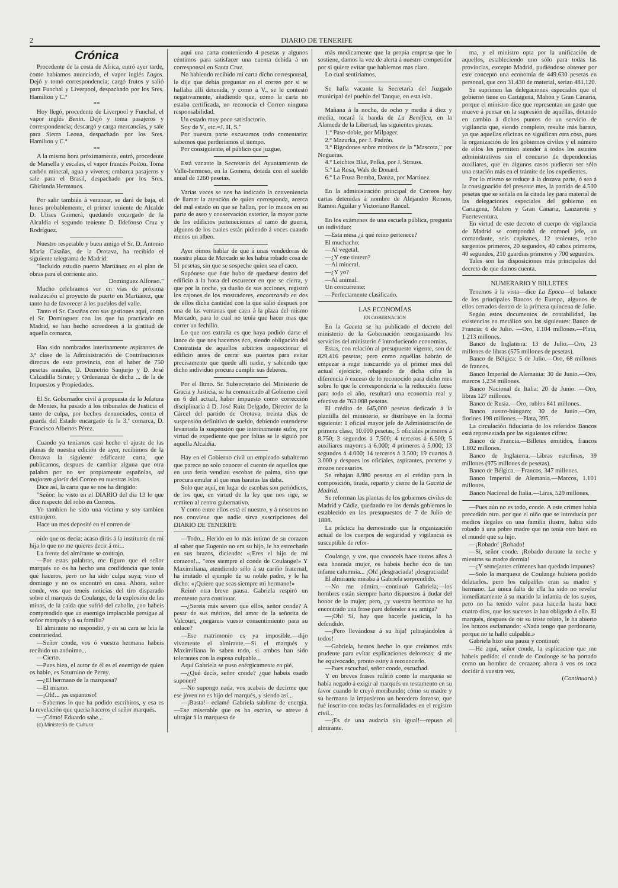2 DIARIO DE TENERIFE
Crónica
Procedente de la costa de Africa, entró ayer tarde, como habíamos anunciado, el vapor inglés Lagos. Dejó y tomó correspondencia; cargó frutos y salió para Funchal y Liverpool, despachado por los Sres. Hamilton y C.ª
**
Hoy llegó, procedente de Liverpool y Funchal, el vapor inglés Benin. Dejó y toma pasajeros y correspondencia; descargó y carga mercancías, y sale para Sierra Leona, despachado por los Sres. Hamilton y C.ª
**
A la misma hora próximamente, entró, procedente de Marsella y escalas, el vapor francés Poitou. Toma carbón mineral, agua y víveres; embarca pasajeros y sale para el Brasil, despachado por los Sres. Ghirlanda Hermanos.
Por salir también á veranear, se dará de baja, el lunes probablemente, el primer teniente de Alcalde D. Ulises Guimerá, quedando encargado de la Alcaldía el segundo teniente D. Ildefonso Cruz y Rodríguez.
Nuestro respetable y buen amigo el Sr. D. Antonio María Casañas, de la Orotava, ha recibido el siguiente telegrama de Madrid:
"Incluido estudio puerto Martiánez en el plan de obras para el corriente año.
Dominguez Alfonso."
Mucho celebramos ver en vías de próxima realización el proyecto de puerto en Martiánez, que tanto ha de favorecer á los pueblos del valle.
Tanto el Sr. Casañas con sus gestiones aquí, como el Sr. Dominguez con las que ha practicado en Madrid, se han hecho acreedores á la gratitud de aquella comarca.
Han sido nombrados interinamente aspirantes de 3.ª clase de la Administración de Contribuciones directas de esta provincia, con el haber de 750 pesetas anuales, D. Demetrio Sanjurjo y D. José Calzadilla Siruto; y Ordenanza de dicha ... de la de Impuestos y Propiedades.
El Sr. Gobernador civil á propuesta de la Jefatura de Montes, ha pasado á los tribunales de Justicia el tanto de culpa, por hechos denunciados, contra el guarda del Estado encargado de la 3.ª comarca, D. Francisco Albertos Pèrez.
Cuando ya teníamos casi hecho el ajuste de las planas de nuestra edición de ayer, recibimos de la Orotava la siguiente edificante carta, que publicamos, despues de cambiar alguna que otra palabra por no ser propiamente españolas, ad majorem gloria del Correo en nuestras islas.
Dice así, la carta que se nos ha dirigido:
"Señor: he visto en el DIARIO del dia 13 lo que dice respecto del robo en Correos.
Yo tambien he sido una víctima y soy tambien extranjero.
Hace un mes deposité en el correo de
oido que os decia: acaso dirás á la institutriz de mi hija lo que no me quieres decir á mi...
La frente del almirante se contrajo.
—Por estas palabras, me figuro que el señor marqués no os ha hecho una confidencia que tenía qué haceros, pero no ha sido culpa suya; vino el domingo y no os encontró en casa. Ahora, señor conde, vos que teneis noticias del tiro disparado sobre el marqués de Coulange, de la explosión de las minas, de la caida que sufrió del caballo, ¿no habeis comprendido que un enemigo implacable persigue al señor marqués y á su familia?
El almirante no respondió, y en su cara se leía la contrariedad.
—Señor conde, vos ó vuestra hermana habeis recibido un anónimo...
—Cierto.
—Pues bien, el autor de él es el enemigo de quien os hablo, es Saturnino de Perny.
—¿El hermano de la marquesa?
—El mismo.
—¡Oh!... ¡es espantoso!
—Sabemos lo que ha podido escribiros, y esa es la revelación que queria haceros el señor marqués.
—¡Cómo! Eduardo sabe...
(c) Ministerio de Cultura
aquí una carta conteniendo 4 pesetas y algunos céntimos para satisfacer una cuenta debida á un corresponsal en Santa Cruz.
No habiendo recibido mi carta dicho corresponsal, le dije que debia preguntar en el correo por si se hallaba allí detenida, y como á V., se le contestó negativamente, añadiendo que, como la carta no estaba certificada, no reconocía el Correo ninguna responsabilidad.
Un estado muy poco satisfactorio.
Soy de V., etc.=J. H. S."
Por nuestra parte excusamos todo comentario: sabemos que perderíamos el tiempo.
Por consiguiente, el público que juzgue.
Está vacante la Secretaría del Ayuntamiento de Valle-hermoso, en la Gomera, dotada con el sueldo anual de 1260 pesetas.
Varias veces se nos ha indicado la conveniencia de llamar la atención de quien corresponda, acerca del mal estado en que se hallan, por lo menos en su parte de aseo y conservación exterior, la mayor parte de los edificios pertenecientes al ramo de guerra, algunos de los cuales están pidiendo á voces cuando menos un albeo.
Ayer oímos hablar de que á unas vendedoras de nuestra plaza de Mercado se les habia robado cosa de 51 pesetas, sin que se sospeche quien sea el caco.
Supónese que éste hubo de quedarse dentro del edificio á la hora del oscurecer en que se cierra, y que por la noche, ya dueño de sus acciones, registró los cajones de los mostradores, encontrando en dos de ellos dicha cantidad con la que salió despues por una de las ventanas que caen á la plaza del mismo Mercado, para lo cual no tenía que hacer mas que correr un fechillo.
Lo que nos extraña es que haya podido darse el lance de que nos hacemos éco, siendo obligación del Contratista de aquellos arbitrios inspeccionar el edificio antes de cerrar sus puertas para evitar precisamente que quede allí nadie, y sabiendo que dicho individuo procura cumplir sus deberes.
Por el Iltmo. Sr. Subsecretario del Ministerio de Gracia y Justicia, se ha comunicado al Gobierno civil en 6 del actual, haber impuesto como corrección disciplinaria á D. José Ruiz Delgado, Director de la Cárcel del partido de Orotava, treinta días de suspensión definitiva de sueldo, debiendo entenderse levantada la suspensión que interinamente sufre, por virtud de expediente que por faltas se le siguió por aquella Alcaldía.
Hay en el Gobierno civil un empleado subalterno que parece no solo conocer el cuento de aquellos que en una feria vendian escobas de palma, sino que procura emular al que mas baratas las daba.
Solo que aquí, en lugar de escobas son periódicos, de los que, en virtud de la ley que nos rige, se remiten al centro gubernativo.
Y como entre ellos está el nuestro, y á nosotros no nos conviene que nadie sirva suscripciones del DIARIO DE TENERIFE
—Todo... Herido en lo más íntimo de su corazon al saber que Eugenio no era su hijo, le ha estrechado en sus brazos, diciendo: «¡Eres el hijo de mí corazon!... "eres siempre el conde de Coulange!» Y Maximiliana, atendiendo sólo á su cariño fraternal, ha imitado el ejemplo de su noble padre, y le ha dicho: «¡Quiero que seas siempre mi hermano!»
Reinó otra breve pausa. Gabriela respiró un momento para continuar.
—¿Sereis más severo que ellos, señor conde? A pesar de sus méritos, del amor de la señorita de Valcourt, ¿negareis vuesto consentimiento para su enlace?
—Ese matrimonio es ya imposible.—dijo vivamente el almirante.—Si el marqués y Maximiliana lo saben todo, si ambos han sido tolerantes con la esposa culpable...
Aquí Gabriela se puso enérgicamente en pié.
—¿Qué decís, señor conde? ¿que habeis osado suponer?
—No supongo nada, vos acabais de decirme que ese jóven no es hijo del marqués, y siendo así...
—¡Basta!—eclamó Gabriela sublime de energía.—Ese miserable que os ha escrito, se atreve á ultrajar á la marquesa de
más modicamente que la propia empresa que lo sostiene, damos la voz de alerta á nuestro competidor por si quiere evitar que hablemos mas claro.
Lo cual sentiríamos.
Se halla vacante la Secretaría del Juzgado municipal del pueblo del Tanque, en esta isla.
Mañana á la noche, de ocho y media á diez y media, tocará la banda de La Benéfica, en la Alameda de la Libertad, las siguientes piezas:
1.º Paso-doble, por Milpager.
2.º Mazurka, por J. Padrón.
3.º Rigodones sobre motivos de la "Mascota," por Nogueras.
4.º Leichtes Blut, Polka, por J. Strauss.
5.º La Rosa, Wals de Donard.
6.º La Fruta Bomba, Danza, por Martínez.
En la administración principal de Correos hay cartas detenidas á nombre de Alejandro Remon, Ramon Aguilar y Victoriano Rancel.
En los exámenes de una escuela pública, pregunta un individuo:
—Esta mesa ¿á qué reino pertenece?
El muchacho:
—Al vegetal.
—¿Y este tintero?
—Al mineral.
—¿Y yo?
—Al animal.
Un concurrente:
—Perfectamente clasificado.
LAS ECONOMÍAS
EN GOBERNACIÓN
En la Gaceta se ha publicado el decreto del ministerio de la Gobernación reorganizando los servicios del ministerio é introduciendo economías.
Estas, con relación al presupuesto vigente, son de 829.416 pesetas; pero como aquéllas habrán de empezar á regir trascurrido ya el primer mes del actual ejercicio, rebajando de dicha cifra la diferencia ó exceso de lo reconocido para dicho mes sobre lo que le correspondería si la reducción fuese para todo el año, resultará una economía real y efectiva de 763.088 pesetas.
El crédito de 645,000 pesetas dedicado á la plantilla del ministerio, se distribuye en la forma siguiente: 1 oficial mayor jefe de Administración de primera clase, 10.000 pesetas; 5 oficiales primeros á 8.750; 3 segundos á 7.500; 4 terceros á 6.500; 5 auxiliares mayores á 6.000; 4 primeros á 5.000; 13 segundos á 4.000; 14 terceros á 3.500; 19 cuartos á 3.000 y despues los oficiales, aspirantes, porteros y mozos necesarios.
Se rebajan 8.980 pesetas en el crédito para la composición, tirada, reparto y cierre de la Gaceta de Madrid.
Se reforman las plantas de los gobiernos civiles de Madrid y Cádiz, quedando en los demás gobiernos lo establecido en los presupuestos de 7 de Julio de 1888.
La práctica ha demostrado que la organización actual de los cuerpos de seguridad y vigilancia es susceptible de refor-
Coulange, y vos, que conoceis hace tantos años á esta honrada mujer, os habeis hecho éco de tan infame calumnia... ¡Oh! ¡desgraciada! ¡desgraciada!
El almirante miraba á Gabriela sorprendido.
—No me admira,—continuó Gabriela;—los hombres están siempre harto dispuestos á dudar del honor de la mujer; pero, ¿y vuestra hermana no ha encontrado una frase para defender á su amiga?
—¡Oh! Sí, hay que hacerle justicia, la ha defendido.
—¡Pero llevándose á su hija! ¡ultrajándolos á todos!
—Gabriela, hemos hecho lo que creíamos más prudente para evitar esplicaciones delorosas: si me he equivocado, pronto estoy á reconocerlo.
—Pues escuchad, señor conde, escuchad.
Y en breves frases refirió como la marquesa se habia negado á exigir al marqués un testamento en su favor cuando le creyó moribundo; cómo su madre y su hermano la impusieron un heredero forzoso, que fué inscrito con todas las formalidades en el registro civil...
—¡Es de una audacia sin igual!—repuso el almirante.
ma, y el ministro opta por la unificación de aquellos, estableciendo uno sólo para todas las provincias, excepto Madrid, pudiéndose obtener por este concepto una economía de 449.630 pesetas en personal, que con 31.430 de material, serían 481.120.
Se suprimen las delegaciones especiales que el gobierno tiene en Cartagena, Mahon y Gran Canaria, porque el ministro dice que representan un gasto que mueve á pensar en la supresión de aquéllas, dotando en cambio á dichos puntos de un servicio de vigilancia que, siendo completo, resulte más barato, ya que aquellas oficinas no significan otra cosa, pues la organización de los gobiernos civiles y el número de ellos les permiten atender á todos los asuntos administrativos sin el concurso de dependencias auxiliares, que en algunos casos pudieran ser sólo una estación más en el trámite de los expedientes.
Por lo mismo se reduce á la dozava parte, ó sea á la consignación del presente mes, la partida de 4.500 pesetas que se señala en la citada ley para material de las delegaciones especiales del gobierno en Cartagena, Mahon y Gran Canaria, Lanzarote y Fuerteventura.
En virtud de este decreto el cuerpo de vigilancia de Madrid se compondrá de coronel jefe, un comandante, seis capitanes, 12 tenientes, ocho sargentos primeros, 20 segundos, 40 cabos primeros, 40 segundos, 210 guardias primeros y 700 segundos.
Tales son las disposiciones más principales del decreto de que damos cuenta.
NUMERARIO Y BILLETES
Tenemos á la vista—dice La Epoca—el balance de los principales Bancos de Europa, algunos de ellos cerrados dentro de la primera quincena de Julio.
Según estos documentos de contabilidad, las existencias en metálico son las siguientes: Banco de Francia: 6 de Julio. —Oro, 1.104 millones.—Plata, 1.213 millones.
Banco de Inglaterra: 13 de Julio.—Oro, 23 millones de libras (575 millones de pesetas).
Banco de Bélgica: 5 de Julio.—Oro, 68 millones de francos.
Banco Imperial de Alemania: 30 de Junio.—Oro, marcos 1.234 millones.
Banco Nacional de Italia: 20 de Junio. —Oro, libras 127 millones.
Banco de Rusia.—Oro, rublos 841 millones.
Banco austro-húngaro: 30 de Junio.—Oro, florines 198 millones.—Plata, 395.
La circulación fiduciaria de los referidos Bancos está representada por las siguientes cifras:
Banco de Francia.—Billetes emitidos, francos 1.802 millones.
Banco de Inglaterra.—Libras esterlinas, 39 millones (975 millones de pesetas).
Banco de Bélgica.—Francos, 347 millones.
Banco Imperial de Alemania.—Marcos, 1.101 millones.
Banco Nacional de Italia.—Liras, 529 millones.
—Pues aún no es todo, conde. A este crimen habia precedido otro. por que el niño que se introducía por medios ilegales en una familia ilustre, habia sido robado á una pobre madre que no tenia otro bien en el mundo que su hijo.
—¡Robado! ¡Robado!
—Sí, señor conde. ¡Robado durante la noche y mientras su madre dormia!
—¿Y semejantes crímenes han quedado impunes?
—Solo la marquesa de Coulange hubiera podido delatarlos. pero los culpables eran su madre y hermano. La única falta de ella ha sido no revelar inmediatamente á su marido la infamia de los suyos, pero no ha tenido valor para hacerla hasta hace cuatro días, que los sucesos la han obligado á ello. El marqués, despues de oir su triste relato, le ha abierto los brazos esclamando: «Nada tengo que perdonarte, porque no te hallo culpable.»
Gabriela hizo una pausa y continuó:
—He aquí, señor conde, la esplicacion que me habeis pedido: el conde de Coulonge se ha portado como un hombre de corazon; ahora á vos os toca decidir á vuestra vez.
(Continuará.)